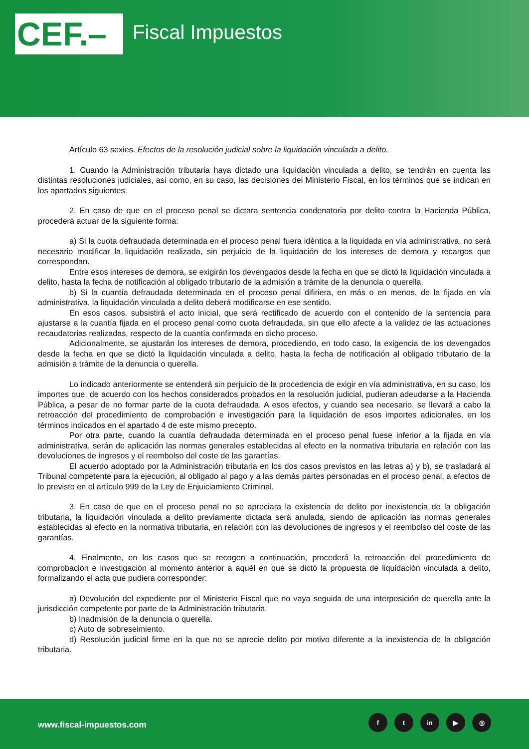CEF.– Fiscal Impuestos
Artículo 63 sexies. Efectos de la resolución judicial sobre la liquidación vinculada a delito.
1. Cuando la Administración tributaria haya dictado una liquidación vinculada a delito, se tendrán en cuenta las distintas resoluciones judiciales, así como, en su caso, las decisiones del Ministerio Fiscal, en los términos que se indican en los apartados siguientes.
2. En caso de que en el proceso penal se dictara sentencia condenatoria por delito contra la Hacienda Pública, procederá actuar de la siguiente forma:
a) Si la cuota defraudada determinada en el proceso penal fuera idéntica a la liquidada en vía administrativa, no será necesario modificar la liquidación realizada, sin perjuicio de la liquidación de los intereses de demora y recargos que correspondan.
Entre esos intereses de demora, se exigirán los devengados desde la fecha en que se dictó la liquidación vinculada a delito, hasta la fecha de notificación al obligado tributario de la admisión a trámite de la denuncia o querella.
b) Si la cuantía defraudada determinada en el proceso penal difiriera, en más o en menos, de la fijada en vía administrativa, la liquidación vinculada a delito deberá modificarse en ese sentido.
En esos casos, subsistirá el acto inicial, que será rectificado de acuerdo con el contenido de la sentencia para ajustarse a la cuantía fijada en el proceso penal como cuota defraudada, sin que ello afecte a la validez de las actuaciones recaudatorias realizadas, respecto de la cuantía confirmada en dicho proceso.
Adicionalmente, se ajustarán los intereses de demora, procediendo, en todo caso, la exigencia de los devengados desde la fecha en que se dictó la liquidación vinculada a delito, hasta la fecha de notificación al obligado tributario de la admisión a trámite de la denuncia o querella.
Lo indicado anteriormente se entenderá sin perjuicio de la procedencia de exigir en vía administrativa, en su caso, los importes que, de acuerdo con los hechos considerados probados en la resolución judicial, pudieran adeudarse a la Hacienda Pública, a pesar de no formar parte de la cuota defraudada. A esos efectos, y cuando sea necesario, se llevará a cabo la retroacción del procedimiento de comprobación e investigación para la liquidación de esos importes adicionales, en los términos indicados en el apartado 4 de este mismo precepto.
Por otra parte, cuando la cuantía defraudada determinada en el proceso penal fuese inferior a la fijada en vía administrativa, serán de aplicación las normas generales establecidas al efecto en la normativa tributaria en relación con las devoluciones de ingresos y el reembolso del coste de las garantías.
El acuerdo adoptado por la Administración tributaria en los dos casos previstos en las letras a) y b), se trasladará al Tribunal competente para la ejecución, al obligado al pago y a las demás partes personadas en el proceso penal, a efectos de lo previsto en el artículo 999 de la Ley de Enjuiciamiento Criminal.
3. En caso de que en el proceso penal no se apreciara la existencia de delito por inexistencia de la obligación tributaria, la liquidación vinculada a delito previamente dictada será anulada, siendo de aplicación las normas generales establecidas al efecto en la normativa tributaria, en relación con las devoluciones de ingresos y el reembolso del coste de las garantías.
4. Finalmente, en los casos que se recogen a continuación, procederá la retroacción del procedimiento de comprobación e investigación al momento anterior a aquél en que se dictó la propuesta de liquidación vinculada a delito, formalizando el acta que pudiera corresponder:
a) Devolución del expediente por el Ministerio Fiscal que no vaya seguida de una interposición de querella ante la jurisdicción competente por parte de la Administración tributaria.
b) Inadmisión de la denuncia o querella.
c) Auto de sobreseimiento.
d) Resolución judicial firme en la que no se aprecie delito por motivo diferente a la inexistencia de la obligación tributaria.
www.fiscal-impuestos.com
ft in ▶ ◎